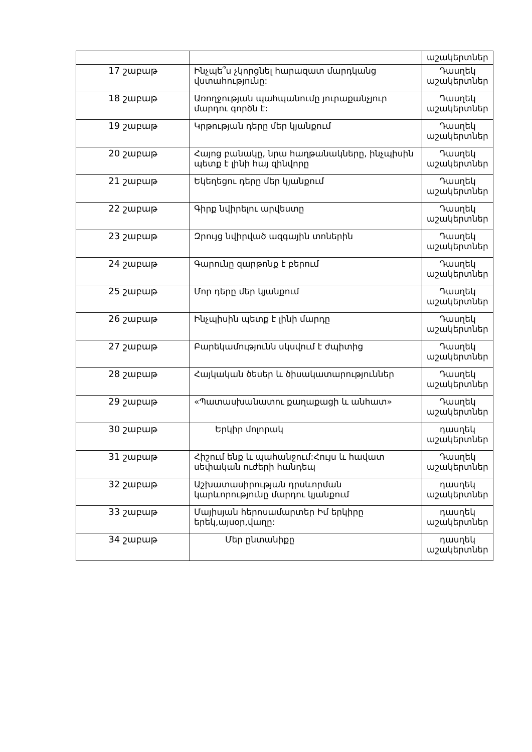| | | աշակերտներ |
| 17 շաբաթ | Ինչպե՞ս չկորցնել հարազատ մարդկանց վստահությունը: | Դասղեկ աշակերտներ |
| 18 շաբաթ | Առողջության պահպանումը յուրաքանչյուր մարդու գործն է: | Դասղեկ աշակերտներ |
| 19 շաբաթ | Կրթության դերը մեր կյանքում | Դասղեկ աշակերտներ |
| 20 շաբաթ | Հայոց բանակը, նրա հաղթանակները, ինչպիսին պետք է լինի հայ զինվորը | Դասղեկ աշակերտներ |
| 21 շաբաթ | Եկեղեցու դերը մեր կյանքում | Դասղեկ աշակերտներ |
| 22 շաբաթ | Գիրք նվիրելու արվեստը | Դասղեկ աշակերտներ |
| 23 շաբաթ | Զրույց նվիրված ազգային տոներին | Դասղեկ աշակերտներ |
| 24 շաբաթ | Գարունը զարթոնք է բերում | Դասղեկ աշակերտներ |
| 25 շաբաթ | Մոր դերը մեր կյանքում | Դասղեկ աշակերտներ |
| 26 շաբաթ | Ինչպիսին պետք է լինի մարդը | Դասղեկ աշակերտներ |
| 27 շաբաթ | Բարեկամությունն սկսվում է ժպիտից | Դասղեկ աշակերտներ |
| 28 շաբաթ | Հայկական ծեսեր և ծիսակատարություններ | Դասղեկ աշակերտներ |
| 29 շաբաթ | «Պատասխանատու քաղաքացի և անհատ» | Դասղեկ աշակերտներ |
| 30 շաբաթ | Երկիր մոլորակ | դասղեկ աշակերտներ |
| 31 շաբաթ | Հիշում ենք և պահանջում:Հույս և հավատ սեփական ուժերի հանդեպ | Դասղեկ աշակերտներ |
| 32 շաբաթ | Աշխատասիրության դրսևորման կարևորությունը մարդու կյանքում | դասղեկ աշակերտներ |
| 33 շաբաթ | Մայիսյան հերոսամարտեր Իմ երկիրը երեկ,այսօր,վաղը: | դասղեկ աշակերտներ |
| 34 շաբաթ | Մեր ընտանիքը | դասղեկ աշակերտներ |